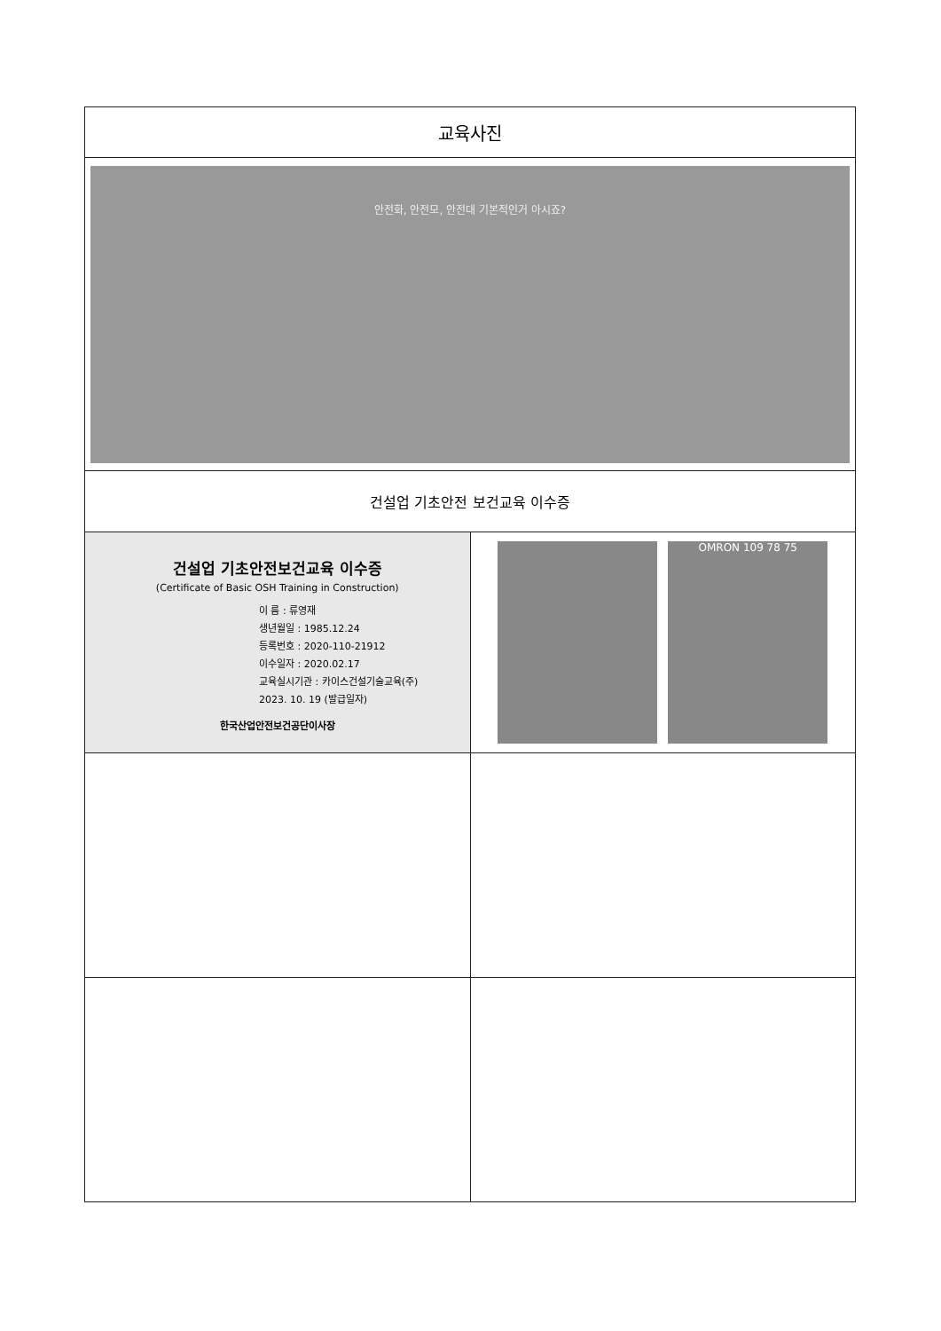| 교육사진 | |
| 안전화, 안전모, 안전대 기본적인거 아시죠? | |
| 건설업 기초안전 보건교육 이수증 | |
| 건설업 기초안전보건교육 이수증 (Certificate of Basic OSH Training in Construction) 이 름 : 류영재 생년월일 : 1985.12.24 등록번호 : 2020-110-21912 이수일자 : 2020.02.17 교육실시기관 : 카이스건설기술교육(주) 2023. 10. 19 (발급일자) 한국산업안전보건공단이사장 | OMRON 109 78 75 |